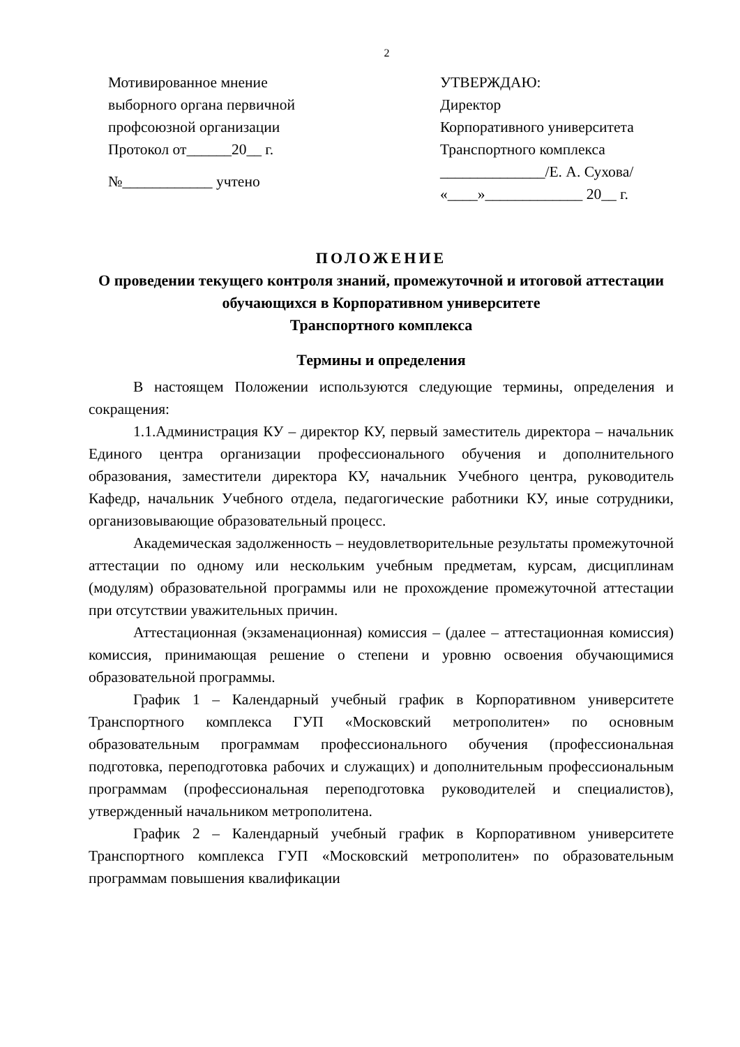2
Мотивированное мнение
выборного органа первичной
профсоюзной организации
Протокол от______20__ г.
№____________ учтено
УТВЕРЖДАЮ:
Директор
Корпоративного университета
Транспортного комплекса
______________/Е. А. Сухова/
«____»_____________ 20__ г.
ПОЛОЖЕНИЕ
О проведении текущего контроля знаний, промежуточной и итоговой аттестации обучающихся в Корпоративном университете
Транспортного комплекса
Термины и определения
В настоящем Положении используются следующие термины, определения и сокращения:
1.1.Администрация КУ – директор КУ, первый заместитель директора – начальник Единого центра организации профессионального обучения и дополнительного образования, заместители директора КУ, начальник Учебного центра, руководитель Кафедр, начальник Учебного отдела, педагогические работники КУ, иные сотрудники, организовывающие образовательный процесс.
Академическая задолженность – неудовлетворительные результаты промежуточной аттестации по одному или нескольким учебным предметам, курсам, дисциплинам (модулям) образовательной программы или не прохождение промежуточной аттестации при отсутствии уважительных причин.
Аттестационная (экзаменационная) комиссия – (далее – аттестационная комиссия) комиссия, принимающая решение о степени и уровню освоения обучающимися образовательной программы.
График 1 – Календарный учебный график в Корпоративном университете Транспортного комплекса ГУП «Московский метрополитен» по основным образовательным программам профессионального обучения (профессиональная подготовка, переподготовка рабочих и служащих) и дополнительным профессиональным программам (профессиональная переподготовка руководителей и специалистов), утвержденный начальником метрополитена.
График 2 – Календарный учебный график в Корпоративном университете Транспортного комплекса ГУП «Московский метрополитен» по образовательным программам повышения квалификации